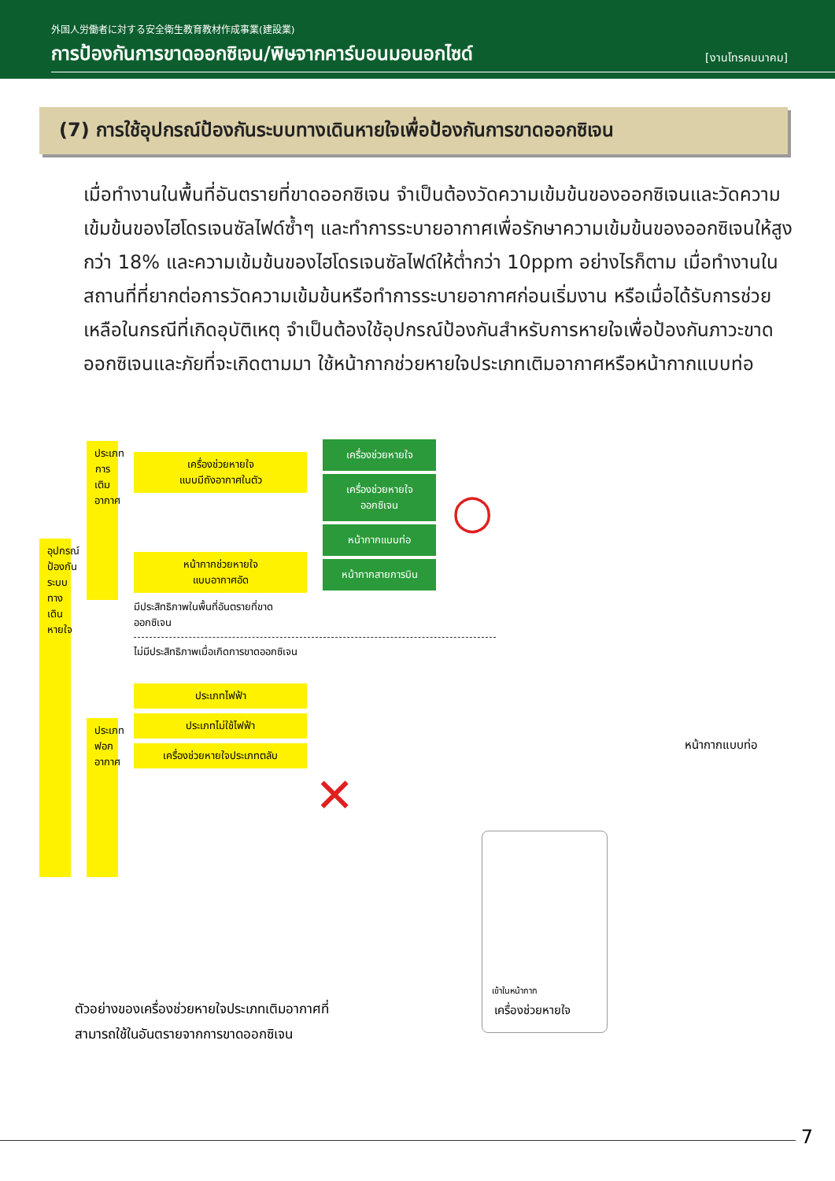外国人労働者に対する安全衛生教育教材作成事業(建設業)
การป้องกันการขาดออกซิเจน/พิษจากคาร์บอนมอนอกไซด์
[งานโทรคมนาคม]
(7) การใช้อุปกรณ์ป้องกันระบบทางเดินหายใจเพื่อป้องกันการขาดออกซิเจน
เมื่อทำงานในพื้นที่อันตรายที่ขาดออกซิเจน จำเป็นต้องวัดความเข้มข้นของออกซิเจนและวัดความเข้มข้นของไฮโดรเจนซัลไฟด์ซ้ำๆ และทำการระบายอากาศเพื่อรักษาความเข้มข้นของออกซิเจนให้สูงกว่า 18% และความเข้มข้นของไฮโดรเจนซัลไฟด์ให้ต่ำกว่า 10ppm อย่างไรก็ตาม เมื่อทำงานในสถานที่ที่ยากต่อการวัดความเข้มข้นหรือทำการระบายอากาศก่อนเริ่มงาน หรือเมื่อได้รับการช่วยเหลือในกรณีที่เกิดอุบัติเหตุ จำเป็นต้องใช้อุปกรณ์ป้องกันสำหรับการหายใจเพื่อป้องกันภาวะขาดออกซิเจนและภัยที่จะเกิดตามมา ใช้หน้ากากช่วยหายใจประเภทเติมอากาศหรือหน้ากากแบบท่อ
อุปกรณ์ป้องกันระบบทางเดินหายใจ
ประเภทการเติมอากาศ
ประเภทฟอกอากาศ
เครื่องช่วยหายใจ
แบบมีถังอากาศในตัว
หน้ากากช่วยหายใจ
แบบอากาศอัด
มีประสิทธิภาพในพื้นที่อันตรายที่ขาดออกซิเจน
ไม่มีประสิทธิภาพเมื่อเกิดการขาดออกซิเจน
ประเภทไฟฟ้า
ประเภทไม่ใช้ไฟฟ้า
เครื่องช่วยหายใจประเภทตลับ
เครื่องช่วยหายใจ
เครื่องช่วยหายใจ
ออกซิเจน
หน้ากากแบบท่อ
หน้ากากสายการบิน
○
✕
หน้ากากแบบท่อ
เข้าในหน้ากาก
เครื่องช่วยหายใจ
ตัวอย่างของเครื่องช่วยหายใจประเภทเติมอากาศที่สามารถใช้ในอันตรายจากการขาดออกซิเจน
7